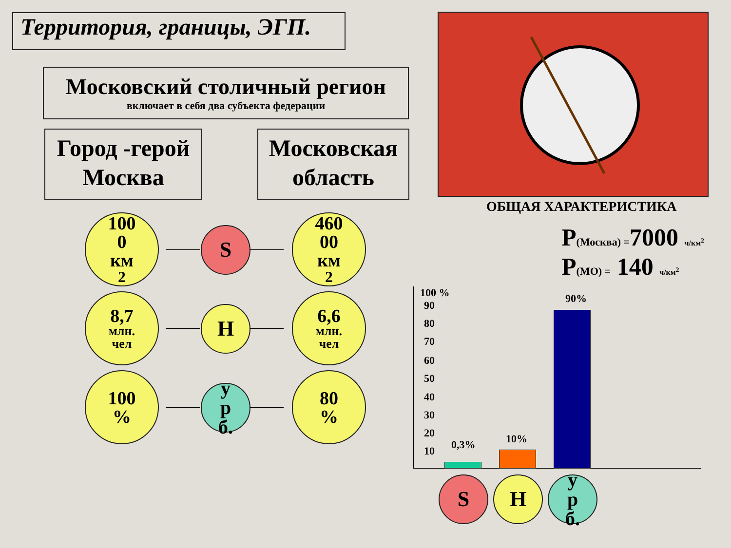Территория, границы, ЭГП.
Московский столичный регион
включает в себя два субъекта федерации
Город -герой
Москва
Московская
область
ОБЩАЯ ХАРАКТЕРИСТИКА
P(Москва) =7000 ч/км<sup>2</sup>
P(МО) = 140 ч/км<sup>2</sup>
100
0
км<sup>2</sup>
S
460
00
км<sup>2</sup>
8,7
млн.
чел
Н
6,6
млн.
чел
100
%
у
р
б.
80
%
100 %
90
80
70
60
50
40
30
20
10 0,3% 10%
90%
S Н
у
р
б.